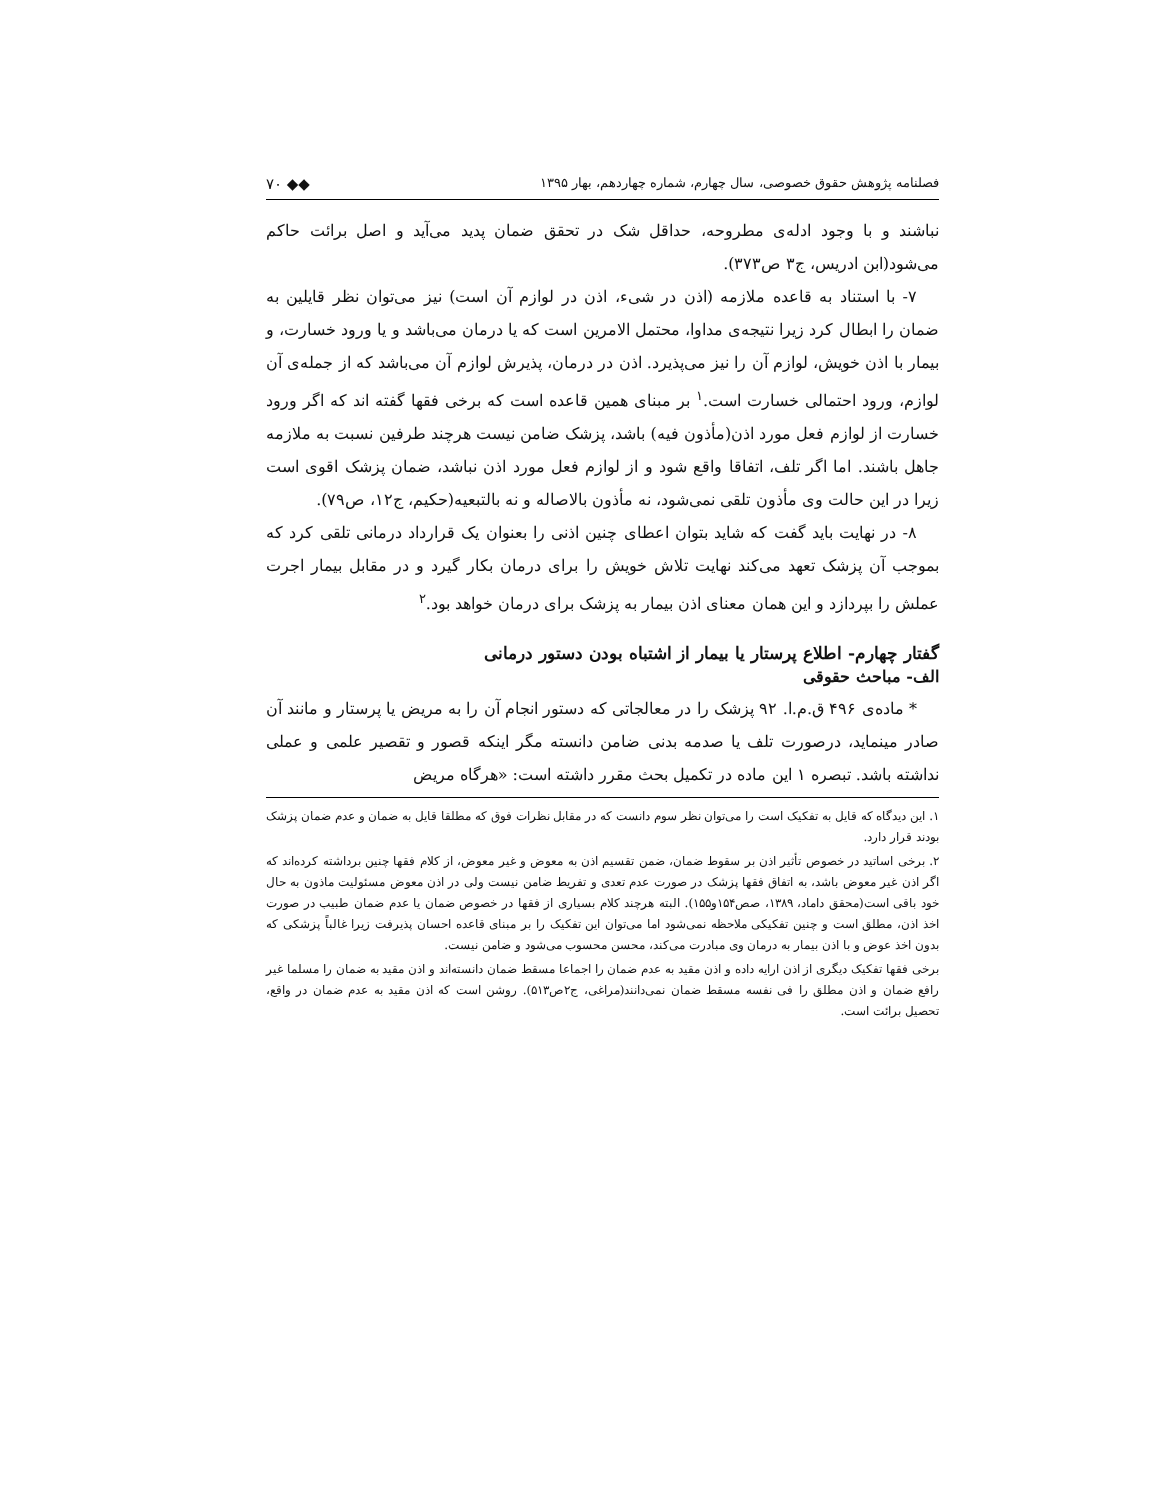فصلنامه پژوهش حقوق خصوصی، سال چهارم، شماره چهاردهم، بهار ۱۳۹۵ ◆◆ ۷۰
نباشند و با وجود ادله‌ی مطروحه، حداقل شک در تحقق ضمان پدید می‌آید و اصل برائت حاکم می‌شود(ابن ادریس، ج۳ ص۳۷۳).
۷- با استناد به قاعده ملازمه (اذن در شیء، اذن در لوازم آن است) نیز می‌توان نظر قایلین به ضمان را ابطال کرد زیرا نتیجه‌ی مداوا، محتمل الامرین است که یا درمان می‌باشد و یا ورود خسارت، و بیمار با اذن خویش، لوازم آن را نیز می‌پذیرد. اذن در درمان، پذیرش لوازم آن می‌باشد که از جمله‌ی آن لوازم، ورود احتمالی خسارت است.<sup>۱</sup> بر مبنای همین قاعده است که برخی فقها گفته اند که اگر ورود خسارت از لوازم فعل مورد اذن(مأذون فیه) باشد، پزشک ضامن نیست هرچند طرفین نسبت به ملازمه جاهل باشند. اما اگر تلف، اتفاقا واقع شود و از لوازم فعل مورد اذن نباشد، ضمان پزشک اقوی است زیرا در این حالت وی مأذون تلقی نمی‌شود، نه مأذون بالاصاله و نه بالتبعیه(حکیم، ج۱۲، ص۷۹).
۸- در نهایت باید گفت که شاید بتوان اعطای چنین اذنی را بعنوان یک قرارداد درمانی تلقی کرد که بموجب آن پزشک تعهد می‌کند نهایت تلاش خویش را برای درمان بکار گیرد و در مقابل بیمار اجرت عملش را بپردازد و این همان معنای اذن بیمار به پزشک برای درمان خواهد بود.<sup>۲</sup>
گفتار چهارم- اطلاع پرستار یا بیمار از اشتباه بودن دستور درمانی
الف- مباحث حقوقی
* ماده‌ی ۴۹۶ ق.م.ا. ۹۲ پزشک را در معالجاتی که دستور انجام آن را به مریض یا پرستار و مانند آن صادر مینماید، درصورت تلف یا صدمه بدنی ضامن دانسته مگر اینکه قصور و تقصیر علمی و عملی نداشته باشد. تبصره ۱ این ماده در تکمیل بحث مقرر داشته است: «هرگاه مریض
۱. این دیدگاه که قایل به تفکیک است را می‌توان نظر سوم دانست که در مقابل نظرات فوق که مطلقا قایل به ضمان و عدم ضمان پزشک بودند قرار دارد.
۲. برخی اساتید در خصوص تأثیر اذن بر سقوط ضمان، ضمن تقسیم اذن به معوض و غیر معوض، از کلام فقها چنین برداشته کرده‌اند که اگر اذن غیر معوض باشد، به اتفاق فقها پزشک در صورت عدم تعدی و تفریط ضامن نیست ولی در اذن معوض مسئولیت ماذون به حال خود باقی است(محقق داماد، ۱۳۸۹، صص۱۵۴و۱۵۵). البته هرچند کلام بسیاری از فقها در خصوص ضمان یا عدم ضمان طبیب در صورت اخذ اذن، مطلق است و چنین تفکیکی ملاحظه نمی‌شود اما می‌توان این تفکیک را بر مبنای قاعده احسان پذیرفت زیرا غالباً پزشکی که بدون اخذ عوض و با اذن بیمار به درمان وی مبادرت می‌کند، محسن محسوب می‌شود و ضامن نیست.
برخی فقها تفکیک دیگری از اذن ارایه داده و اذن مقید به عدم ضمان را اجماعا مسقط ضمان دانسته‌اند و اذن مقید به ضمان را مسلما غیر رافع ضمان و اذن مطلق را فی نفسه مسقط ضمان نمی‌دانند(مراغی، ج۲ص۵۱۳). روشن است که اذن مقید به عدم ضمان در واقع، تحصیل برائت است.